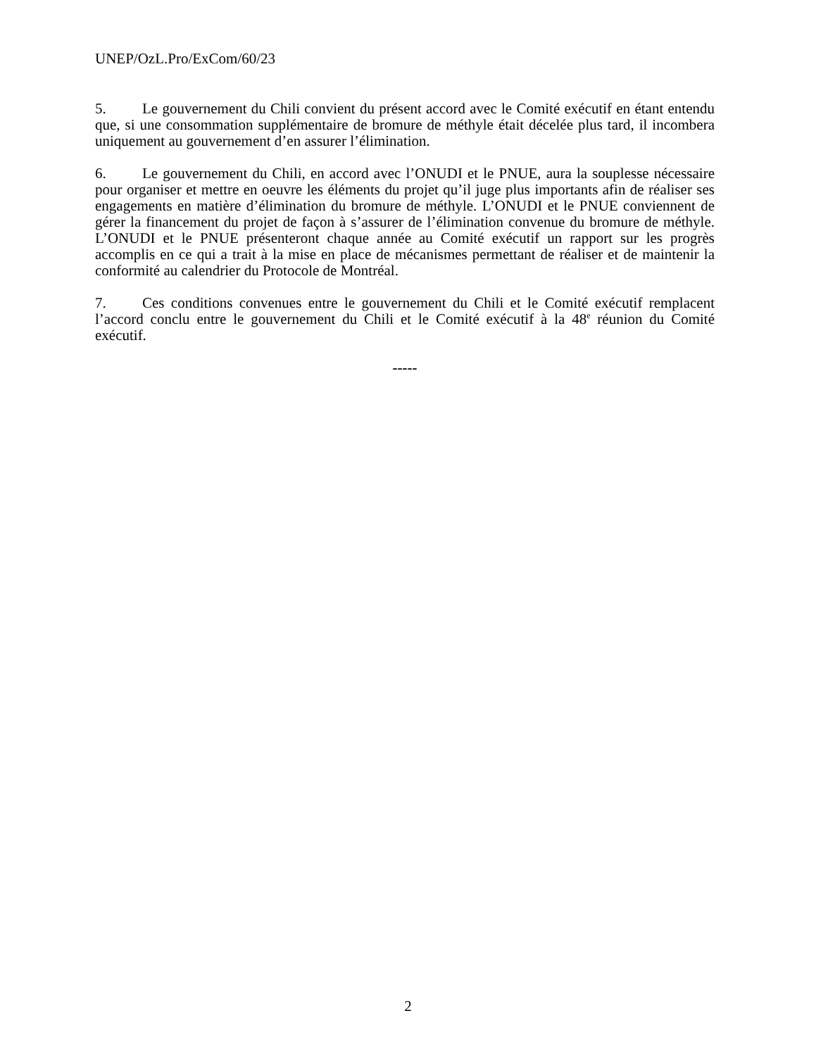UNEP/OzL.Pro/ExCom/60/23
5. Le gouvernement du Chili convient du présent accord avec le Comité exécutif en étant entendu que, si une consommation supplémentaire de bromure de méthyle était décelée plus tard, il incombera uniquement au gouvernement d’en assurer l’élimination.
6. Le gouvernement du Chili, en accord avec l’ONUDI et le PNUE, aura la souplesse nécessaire pour organiser et mettre en oeuvre les éléments du projet qu’il juge plus importants afin de réaliser ses engagements en matière d’élimination du bromure de méthyle. L’ONUDI et le PNUE conviennent de gérer la financement du projet de façon à s’assurer de l’élimination convenue du bromure de méthyle. L’ONUDI et le PNUE présenteront chaque année au Comité exécutif un rapport sur les progrès accomplis en ce qui a trait à la mise en place de mécanismes permettant de réaliser et de maintenir la conformité au calendrier du Protocole de Montréal.
7. Ces conditions convenues entre le gouvernement du Chili et le Comité exécutif remplacent l’accord conclu entre le gouvernement du Chili et le Comité exécutif à la 48<sup>e</sup> réunion du Comité exécutif.
-----
2